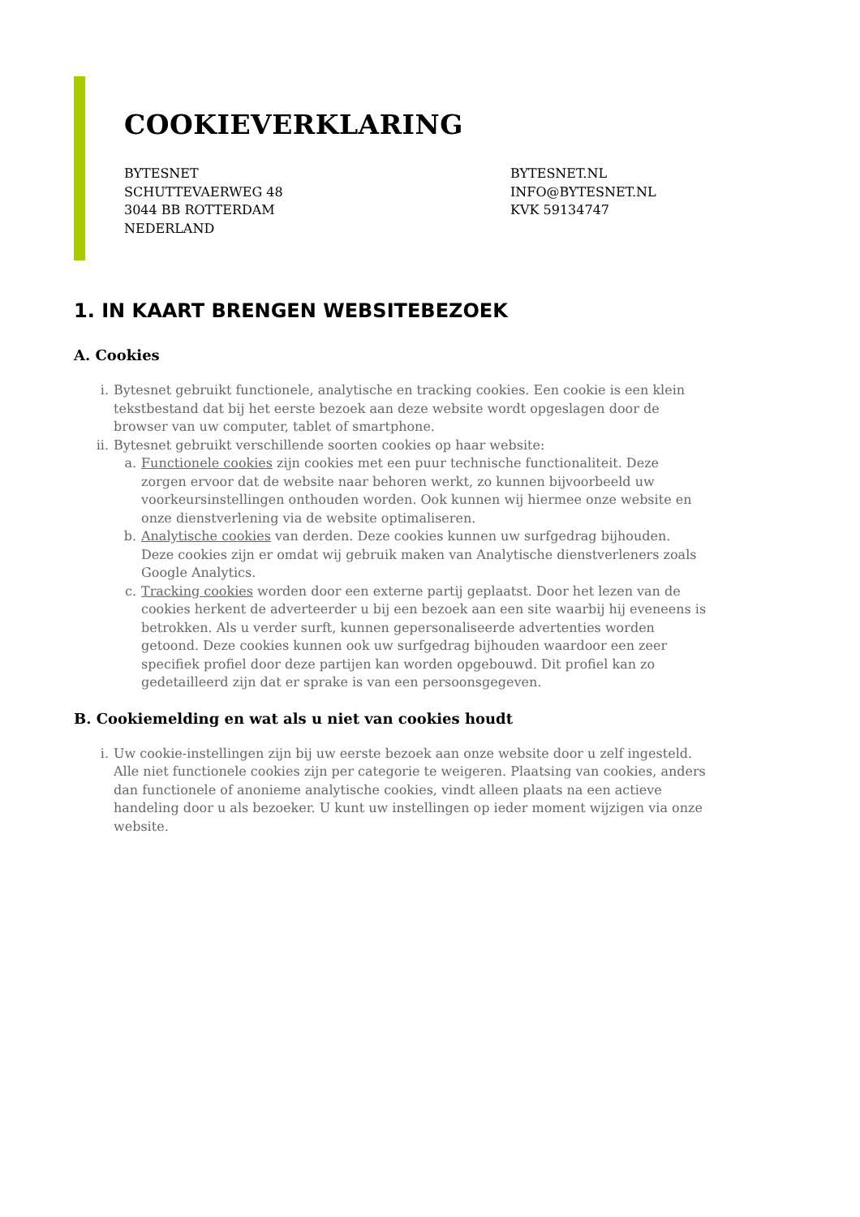COOKIEVERKLARING
BYTESNET
SCHUTTEVAERWEG 48
3044 BB ROTTERDAM
NEDERLAND
BYTESNET.NL
INFO@BYTESNET.NL
KVK 59134747
1. IN KAART BRENGEN WEBSITEBEZOEK
A. Cookies
i. Bytesnet gebruikt functionele, analytische en tracking cookies. Een cookie is een klein tekstbestand dat bij het eerste bezoek aan deze website wordt opgeslagen door de browser van uw computer, tablet of smartphone.
ii. Bytesnet gebruikt verschillende soorten cookies op haar website:
a. Functionele cookies zijn cookies met een puur technische functionaliteit. Deze zorgen ervoor dat de website naar behoren werkt, zo kunnen bijvoorbeeld uw voorkeursinstellingen onthouden worden. Ook kunnen wij hiermee onze website en onze dienstverlening via de website optimaliseren.
b. Analytische cookies van derden. Deze cookies kunnen uw surfgedrag bijhouden. Deze cookies zijn er omdat wij gebruik maken van Analytische dienstverleners zoals Google Analytics.
c. Tracking cookies worden door een externe partij geplaatst. Door het lezen van de cookies herkent de adverteerder u bij een bezoek aan een site waarbij hij eveneens is betrokken. Als u verder surft, kunnen gepersonaliseerde advertenties worden getoond. Deze cookies kunnen ook uw surfgedrag bijhouden waardoor een zeer specifiek profiel door deze partijen kan worden opgebouwd. Dit profiel kan zo gedetailleerd zijn dat er sprake is van een persoonsgegeven.
B. Cookiemelding en wat als u niet van cookies houdt
i. Uw cookie-instellingen zijn bij uw eerste bezoek aan onze website door u zelf ingesteld. Alle niet functionele cookies zijn per categorie te weigeren. Plaatsing van cookies, anders dan functionele of anonieme analytische cookies, vindt alleen plaats na een actieve handeling door u als bezoeker. U kunt uw instellingen op ieder moment wijzigen via onze website.